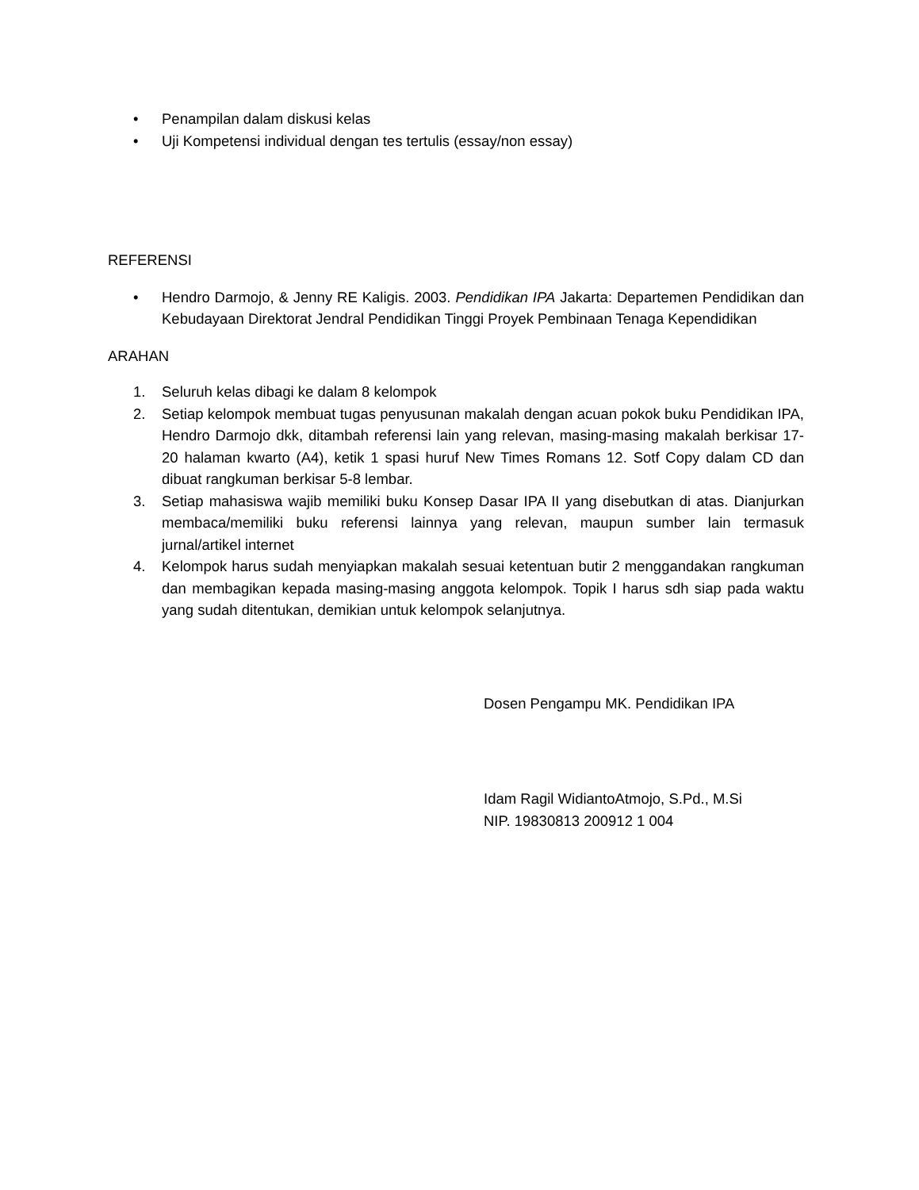• Penampilan dalam diskusi kelas
• Uji Kompetensi individual dengan tes tertulis (essay/non essay)
REFERENSI
• Hendro Darmojo, & Jenny RE Kaligis. 2003. Pendidikan IPA Jakarta: Departemen Pendidikan dan Kebudayaan Direktorat Jendral Pendidikan Tinggi Proyek Pembinaan Tenaga Kependidikan
ARAHAN
1. Seluruh kelas dibagi ke dalam 8 kelompok
2. Setiap kelompok membuat tugas penyusunan makalah dengan acuan pokok buku Pendidikan IPA, Hendro Darmojo dkk, ditambah referensi lain yang relevan, masing-masing makalah berkisar 17-20 halaman kwarto (A4), ketik 1 spasi huruf New Times Romans 12. Sotf Copy dalam CD dan dibuat rangkuman berkisar 5-8 lembar.
3. Setiap mahasiswa wajib memiliki buku Konsep Dasar IPA II yang disebutkan di atas. Dianjurkan membaca/memiliki buku referensi lainnya yang relevan, maupun sumber lain termasuk jurnal/artikel internet
4. Kelompok harus sudah menyiapkan makalah sesuai ketentuan butir 2 menggandakan rangkuman dan membagikan kepada masing-masing anggota kelompok. Topik I harus sdh siap pada waktu yang sudah ditentukan, demikian untuk kelompok selanjutnya.
Dosen Pengampu MK. Pendidikan IPA
Idam Ragil WidiantoAtmojo, S.Pd., M.Si
NIP. 19830813 200912 1 004